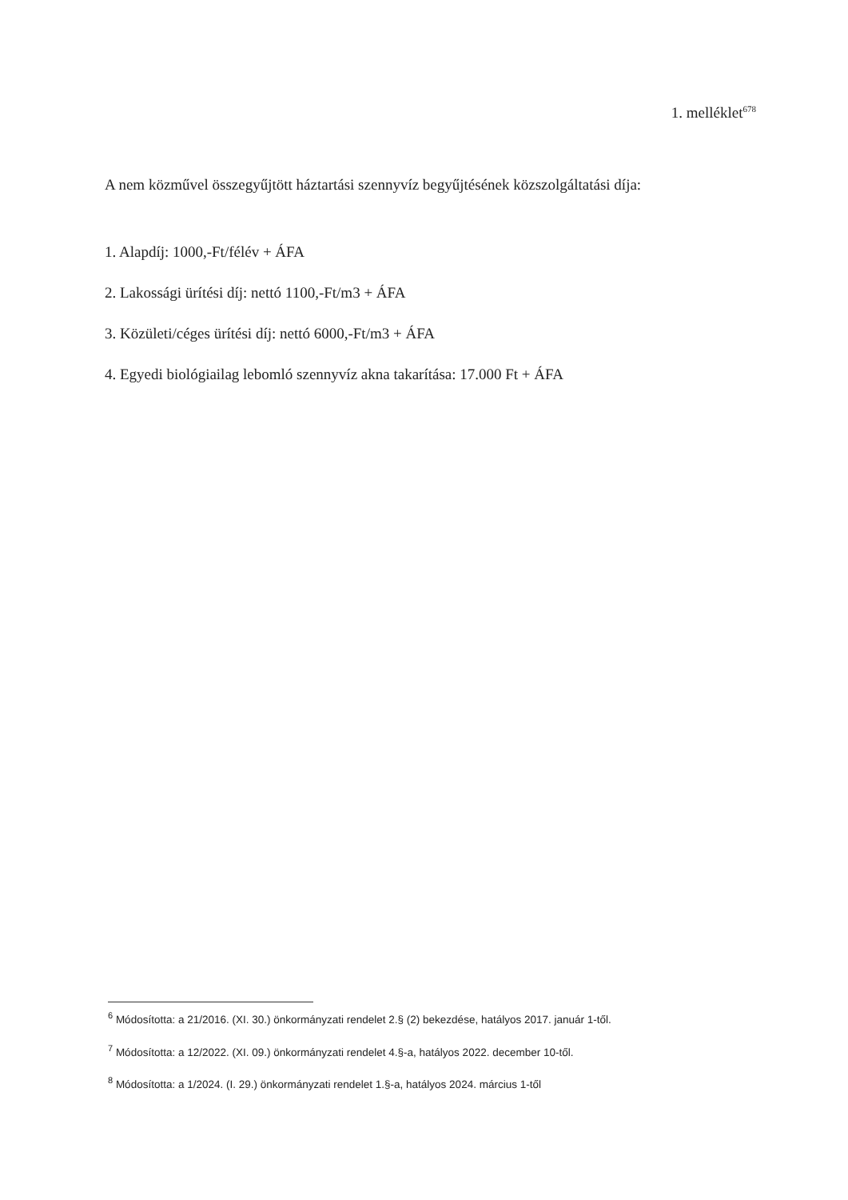1. melléklet<sup>678</sup>
A nem közművel összegyűjtött háztartási szennyvíz begyűjtésének közszolgáltatási díja:
1. Alapdíj: 1000,-Ft/félév + ÁFA
2. Lakossági ürítési díj: nettó 1100,-Ft/m3 + ÁFA
3. Közületi/céges ürítési díj: nettó 6000,-Ft/m3 + ÁFA
4. Egyedi biológiailag lebomló szennyvíz akna takarítása: 17.000 Ft + ÁFA
<sup>6</sup> Módosította: a 21/2016. (XI. 30.) önkormányzati rendelet 2.§ (2) bekezdése, hatályos 2017. január 1-től.
<sup>7</sup> Módosította: a 12/2022. (XI. 09.) önkormányzati rendelet 4.§-a, hatályos 2022. december 10-től.
<sup>8</sup> Módosította: a 1/2024. (I. 29.) önkormányzati rendelet 1.§-a, hatályos 2024. március 1-től